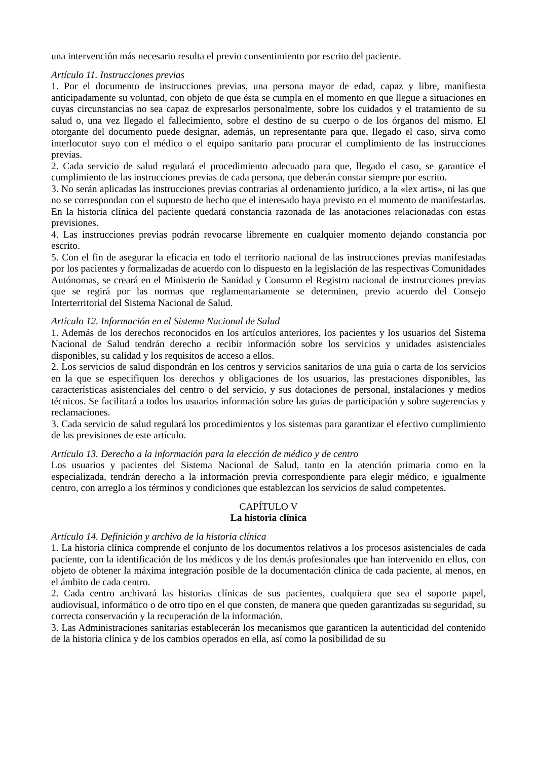una intervención más necesario resulta el previo consentimiento por escrito del paciente.
Artículo 11. Instrucciones previas
1. Por el documento de instrucciones previas, una persona mayor de edad, capaz y libre, manifiesta anticipadamente su voluntad, con objeto de que ésta se cumpla en el momento en que llegue a situaciones en cuyas circunstancias no sea capaz de expresarlos personalmente, sobre los cuidados y el tratamiento de su salud o, una vez llegado el fallecimiento, sobre el destino de su cuerpo o de los órganos del mismo. El otorgante del documento puede designar, además, un representante para que, llegado el caso, sirva como interlocutor suyo con el médico o el equipo sanitario para procurar el cumplimiento de las instrucciones previas.
2. Cada servicio de salud regulará el procedimiento adecuado para que, llegado el caso, se garantice el cumplimiento de las instrucciones previas de cada persona, que deberán constar siempre por escrito.
3. No serán aplicadas las instrucciones previas contrarias al ordenamiento jurídico, a la «lex artis», ni las que no se correspondan con el supuesto de hecho que el interesado haya previsto en el momento de manifestarlas. En la historia clínica del paciente quedará constancia razonada de las anotaciones relacionadas con estas previsiones.
4. Las instrucciones previas podrán revocarse libremente en cualquier momento dejando constancia por escrito.
5. Con el fin de asegurar la eficacia en todo el territorio nacional de las instrucciones previas manifestadas por los pacientes y formalizadas de acuerdo con lo dispuesto en la legislación de las respectivas Comunidades Autónomas, se creará en el Ministerio de Sanidad y Consumo el Registro nacional de instrucciones previas que se regirá por las normas que reglamentariamente se determinen, previo acuerdo del Consejo Interterritorial del Sistema Nacional de Salud.
Artículo 12. Información en el Sistema Nacional de Salud
1. Además de los derechos reconocidos en los artículos anteriores, los pacientes y los usuarios del Sistema Nacional de Salud tendrán derecho a recibir información sobre los servicios y unidades asistenciales disponibles, su calidad y los requisitos de acceso a ellos.
2. Los servicios de salud dispondrán en los centros y servicios sanitarios de una guía o carta de los servicios en la que se especifiquen los derechos y obligaciones de los usuarios, las prestaciones disponibles, las características asistenciales del centro o del servicio, y sus dotaciones de personal, instalaciones y medios técnicos. Se facilitará a todos los usuarios información sobre las guías de participación y sobre sugerencias y reclamaciones.
3. Cada servicio de salud regulará los procedimientos y los sistemas para garantizar el efectivo cumplimiento de las previsiones de este artículo.
Artículo 13. Derecho a la información para la elección de médico y de centro
Los usuarios y pacientes del Sistema Nacional de Salud, tanto en la atención primaria como en la especializada, tendrán derecho a la información previa correspondiente para elegir médico, e igualmente centro, con arreglo a los términos y condiciones que establezcan los servicios de salud competentes.
CAPÍTULO V
La historia clínica
Artículo 14. Definición y archivo de la historia clínica
1. La historia clínica comprende el conjunto de los documentos relativos a los procesos asistenciales de cada paciente, con la identificación de los médicos y de los demás profesionales que han intervenido en ellos, con objeto de obtener la máxima integración posible de la documentación clínica de cada paciente, al menos, en el ámbito de cada centro.
2. Cada centro archivará las historias clínicas de sus pacientes, cualquiera que sea el soporte papel, audiovisual, informático o de otro tipo en el que consten, de manera que queden garantizadas su seguridad, su correcta conservación y la recuperación de la información.
3. Las Administraciones sanitarias establecerán los mecanismos que garanticen la autenticidad del contenido de la historia clínica y de los cambios operados en ella, así como la posibilidad de su